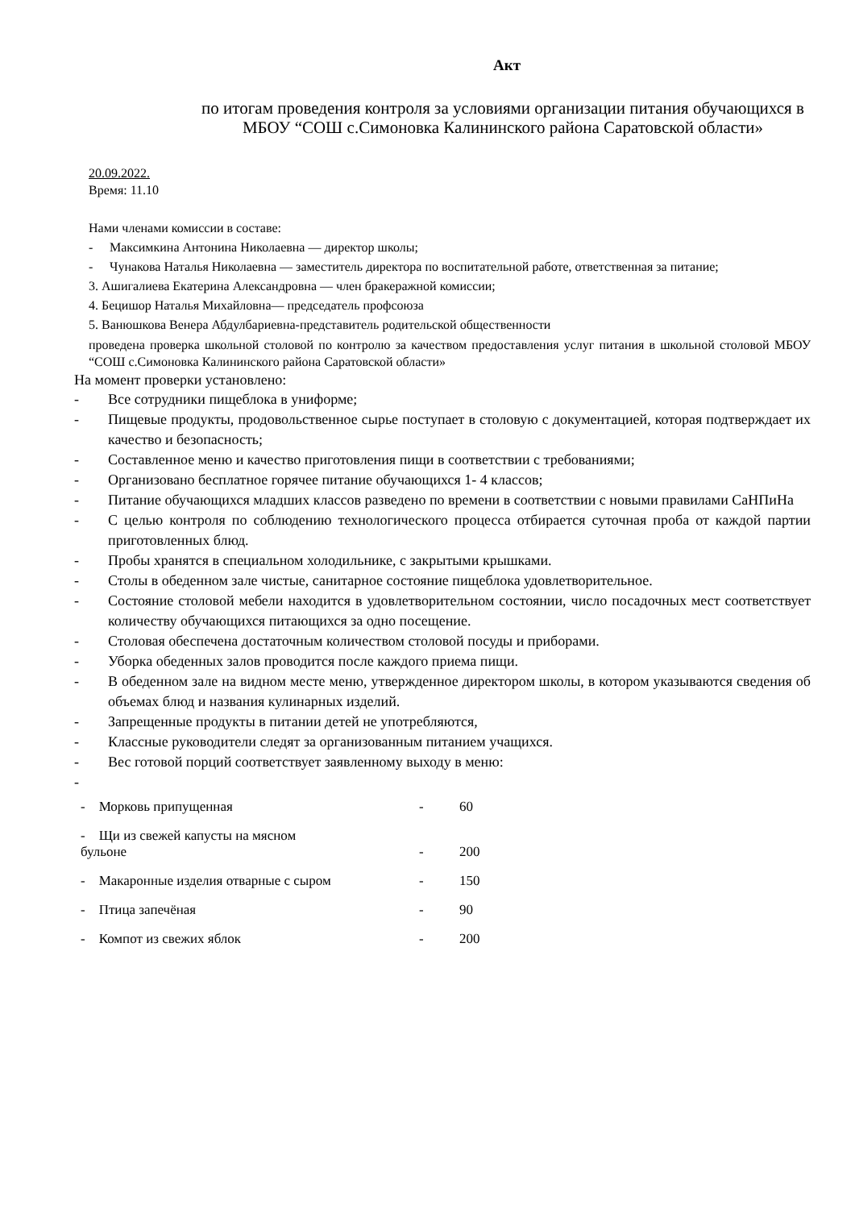Акт
по итогам проведения контроля за условиями организации питания обучающихся в МБОУ “СОШ с.Симоновка Калининского района Саратовской области»
20.09.2022.
Время: 11.10
Нами членами комиссии в составе:
- Максимкина Антонина Николаевна — директор школы;
- Чунакова Наталья Николаевна — заместитель директора по воспитательной работе, ответственная за питание;
3. Ашигалиева Екатерина Александровна — член бракеражной комиссии;
4. Бецишор Наталья Михайловна— председатель профсоюза
5. Ванюшкова Венера Абдулбариевна-представитель родительской общественности
проведена проверка школьной столовой по контролю за качеством предоставления услуг питания в школьной столовой МБОУ “СОШ с.Симоновка Калининского района Саратовской области»
На момент проверки установлено:
- Все сотрудники пищеблока в униформе;
- Пищевые продукты, продовольственное сырье поступает в столовую с документацией, которая подтверждает их качество и безопасность;
- Составленное меню и качество приготовления пищи в соответствии с требованиями;
- Организовано бесплатное горячее питание обучающихся 1- 4 классов;
- Питание обучающихся младших классов разведено по времени в соответствии с новыми правилами СаНПиНа
- С целью контроля по соблюдению технологического процесса отбирается суточная проба от каждой партии приготовленных блюд.
- Пробы хранятся в специальном холодильнике, с закрытыми крышками.
- Столы в обеденном зале чистые, санитарное состояние пищеблока удовлетворительное.
- Состояние столовой мебели находится в удовлетворительном состоянии, число посадочных мест соответствует количеству обучающихся питающихся за одно посещение.
- Столовая обеспечена достаточным количеством столовой посуды и приборами.
- Уборка обеденных залов проводится после каждого приема пищи.
- В обеденном зале на видном месте меню, утвержденное директором школы, в котором указываются сведения об объемах блюд и названия кулинарных изделий.
- Запрещенные продукты в питании детей не употребляются,
- Классные руководители следят за организованным питанием учащихся.
- Вес готовой порций соответствует заявленному выходу в меню:
-
| - Морковь припущенная | - | 60 |
| - Щи из свежей капусты на мясном бульоне | - | 200 |
| - Макаронные изделия отварные с сыром | - | 150 |
| - Птица запечёная | - | 90 |
| - Компот из свежих яблок | - | 200 |